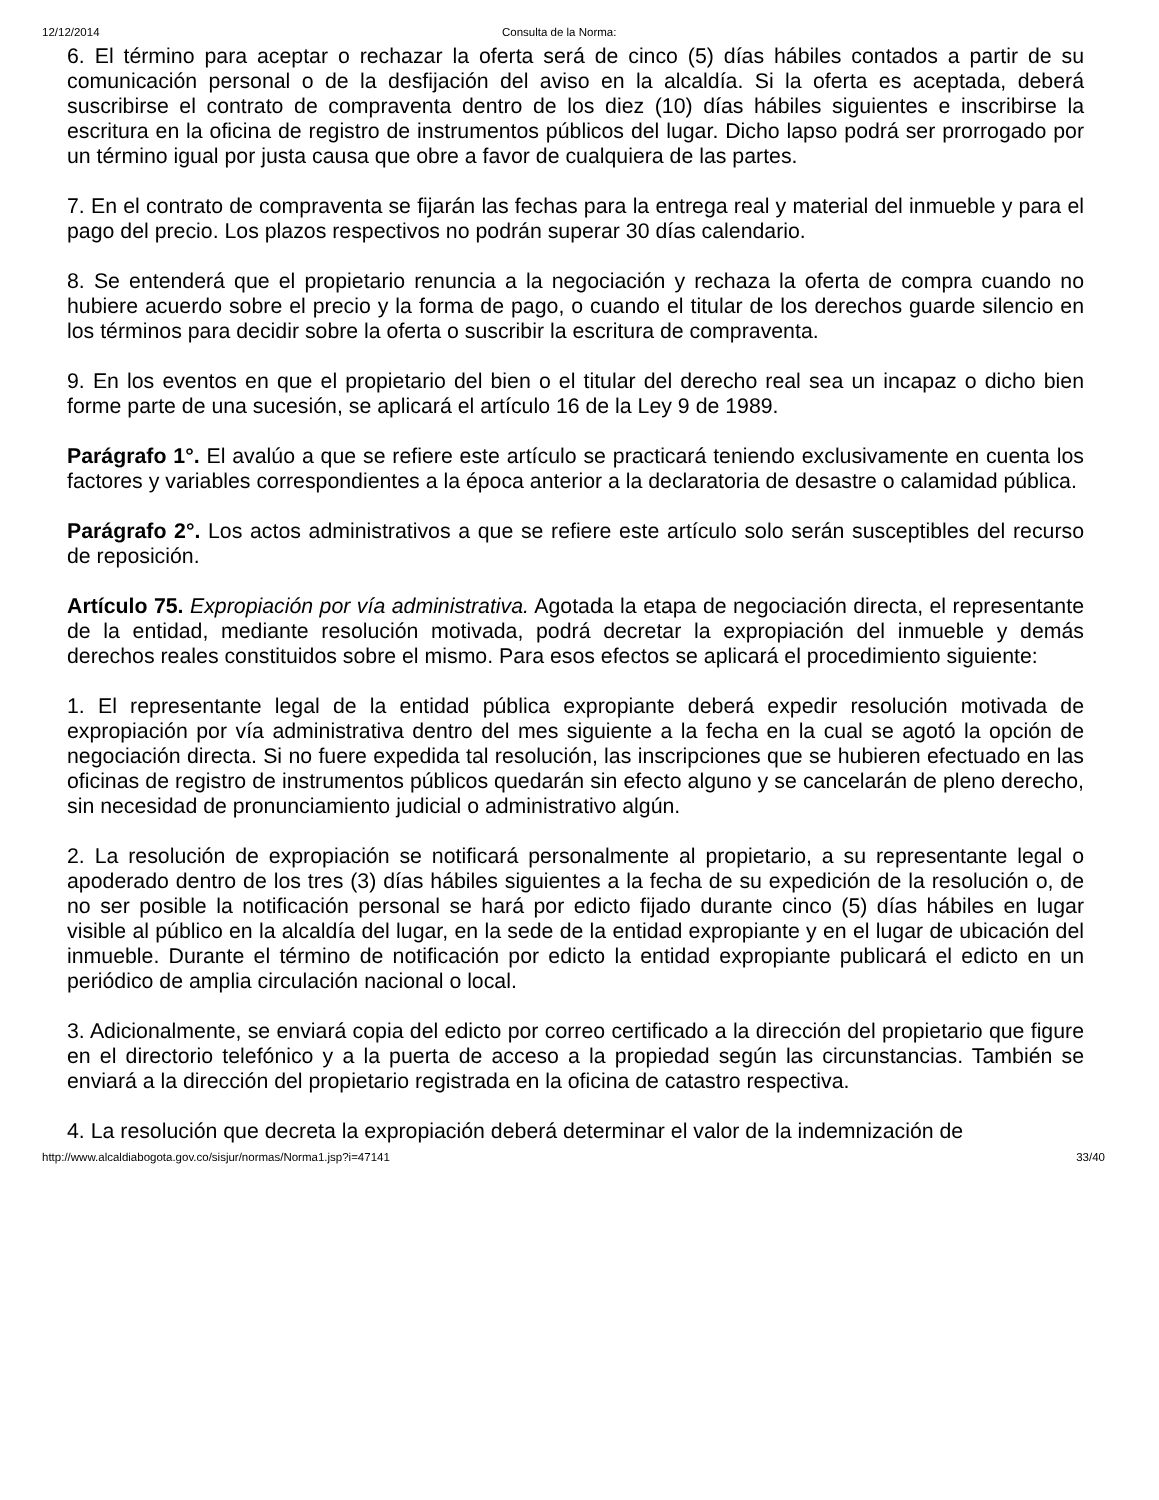12/12/2014 Consulta de la Norma:
6. El término para aceptar o rechazar la oferta será de cinco (5) días hábiles contados a partir de su comunicación personal o de la desfijación del aviso en la alcaldía. Si la oferta es aceptada, deberá suscribirse el contrato de compraventa dentro de los diez (10) días hábiles siguientes e inscribirse la escritura en la oficina de registro de instrumentos públicos del lugar. Dicho lapso podrá ser prorrogado por un término igual por justa causa que obre a favor de cualquiera de las partes.
7. En el contrato de compraventa se fijarán las fechas para la entrega real y material del inmueble y para el pago del precio. Los plazos respectivos no podrán superar 30 días calendario.
8. Se entenderá que el propietario renuncia a la negociación y rechaza la oferta de compra cuando no hubiere acuerdo sobre el precio y la forma de pago, o cuando el titular de los derechos guarde silencio en los términos para decidir sobre la oferta o suscribir la escritura de compraventa.
9. En los eventos en que el propietario del bien o el titular del derecho real sea un incapaz o dicho bien forme parte de una sucesión, se aplicará el artículo 16 de la Ley 9 de 1989.
Parágrafo 1°. El avalúo a que se refiere este artículo se practicará teniendo exclusivamente en cuenta los factores y variables correspondientes a la época anterior a la declaratoria de desastre o calamidad pública.
Parágrafo 2°. Los actos administrativos a que se refiere este artículo solo serán susceptibles del recurso de reposición.
Artículo 75. Expropiación por vía administrativa. Agotada la etapa de negociación directa, el representante de la entidad, mediante resolución motivada, podrá decretar la expropiación del inmueble y demás derechos reales constituidos sobre el mismo. Para esos efectos se aplicará el procedimiento siguiente:
1. El representante legal de la entidad pública expropiante deberá expedir resolución motivada de expropiación por vía administrativa dentro del mes siguiente a la fecha en la cual se agotó la opción de negociación directa. Si no fuere expedida tal resolución, las inscripciones que se hubieren efectuado en las oficinas de registro de instrumentos públicos quedarán sin efecto alguno y se cancelarán de pleno derecho, sin necesidad de pronunciamiento judicial o administrativo algún.
2. La resolución de expropiación se notificará personalmente al propietario, a su representante legal o apoderado dentro de los tres (3) días hábiles siguientes a la fecha de su expedición de la resolución o, de no ser posible la notificación personal se hará por edicto fijado durante cinco (5) días hábiles en lugar visible al público en la alcaldía del lugar, en la sede de la entidad expropiante y en el lugar de ubicación del inmueble. Durante el término de notificación por edicto la entidad expropiante publicará el edicto en un periódico de amplia circulación nacional o local.
3. Adicionalmente, se enviará copia del edicto por correo certificado a la dirección del propietario que figure en el directorio telefónico y a la puerta de acceso a la propiedad según las circunstancias. También se enviará a la dirección del propietario registrada en la oficina de catastro respectiva.
4. La resolución que decreta la expropiación deberá determinar el valor de la indemnización de
http://www.alcaldiabogota.gov.co/sisjur/normas/Norma1.jsp?i=47141 33/40